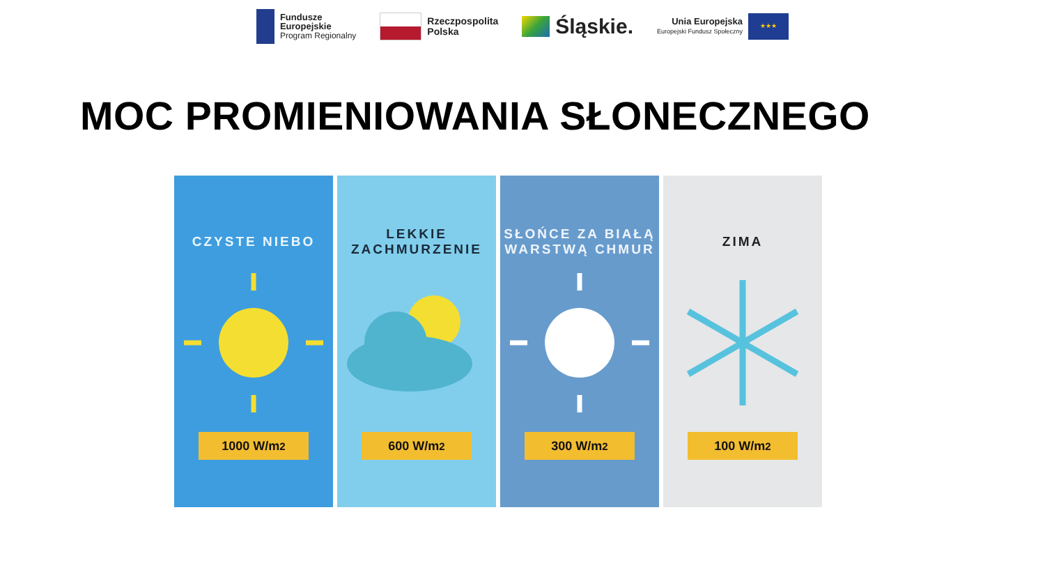Fundusze
Europejskie
Program Regionalny
Rzeczpospolita
Polska
Śląskie.
Unia Europejska
Europejski Fundusz Społeczny
★★★
MOC PROMIENIOWANIA SŁONECZNEGO
CZYSTE NIEBO
1000 W/m<sup>2</sup>
LEKKIE
ZACHMURZENIE
600 W/m<sup>2</sup>
SŁOŃCE ZA BIAŁĄ
WARSTWĄ CHMUR
300 W/m<sup>2</sup>
ZIMA
100 W/m<sup>2</sup>